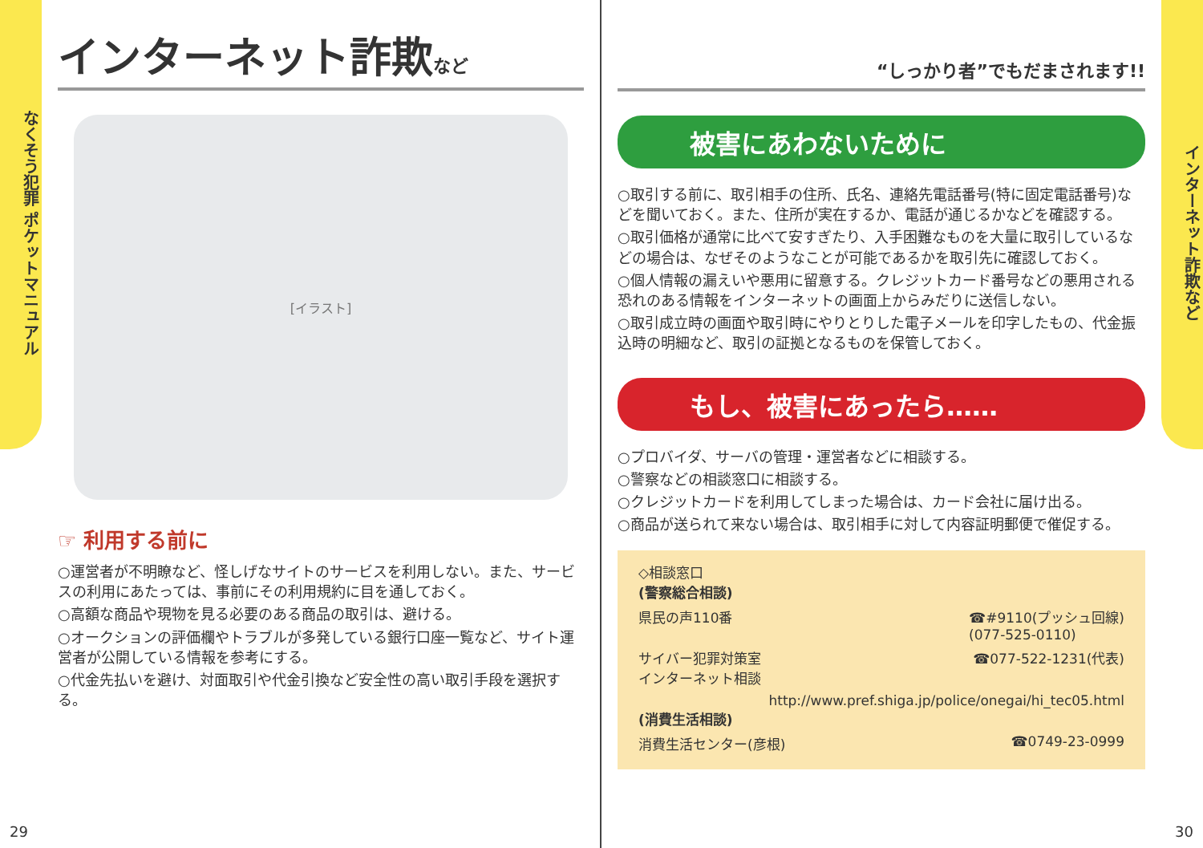なくそう犯罪 ポケットマニュアル
インターネット詐欺など
[イラスト]
☞ 利用する前に
○運営者が不明瞭など、怪しげなサイトのサービスを利用しない。また、サービスの利用にあたっては、事前にその利用規約に目を通しておく。
○高額な商品や現物を見る必要のある商品の取引は、避ける。
○オークションの評価欄やトラブルが多発している銀行口座一覧など、サイト運営者が公開している情報を参考にする。
○代金先払いを避け、対面取引や代金引換など安全性の高い取引手段を選択する。
29
“しっかり者”でもだまされます!!
被害にあわないために
○取引する前に、取引相手の住所、氏名、連絡先電話番号(特に固定電話番号)などを聞いておく。また、住所が実在するか、電話が通じるかなどを確認する。
○取引価格が通常に比べて安すぎたり、入手困難なものを大量に取引しているなどの場合は、なぜそのようなことが可能であるかを取引先に確認しておく。
○個人情報の漏えいや悪用に留意する。クレジットカード番号などの悪用される恐れのある情報をインターネットの画面上からみだりに送信しない。
○取引成立時の画面や取引時にやりとりした電子メールを印字したもの、代金振込時の明細など、取引の証拠となるものを保管しておく。
もし、被害にあったら……
○プロバイダ、サーバの管理・運営者などに相談する。
○警察などの相談窓口に相談する。
○クレジットカードを利用してしまった場合は、カード会社に届け出る。
○商品が送られて来ない場合は、取引相手に対して内容証明郵便で催促する。
◇相談窓口
(警察総合相談)
県民の声110番 ☎#9110(プッシュ回線)
(077-525-0110)
サイバー犯罪対策室
インターネット相談 ☎077-522-1231(代表)
http://www.pref.shiga.jp/police/onegai/hi_tec05.html
(消費生活相談)
消費生活センター(彦根) ☎0749-23-0999
30
インターネット詐欺など